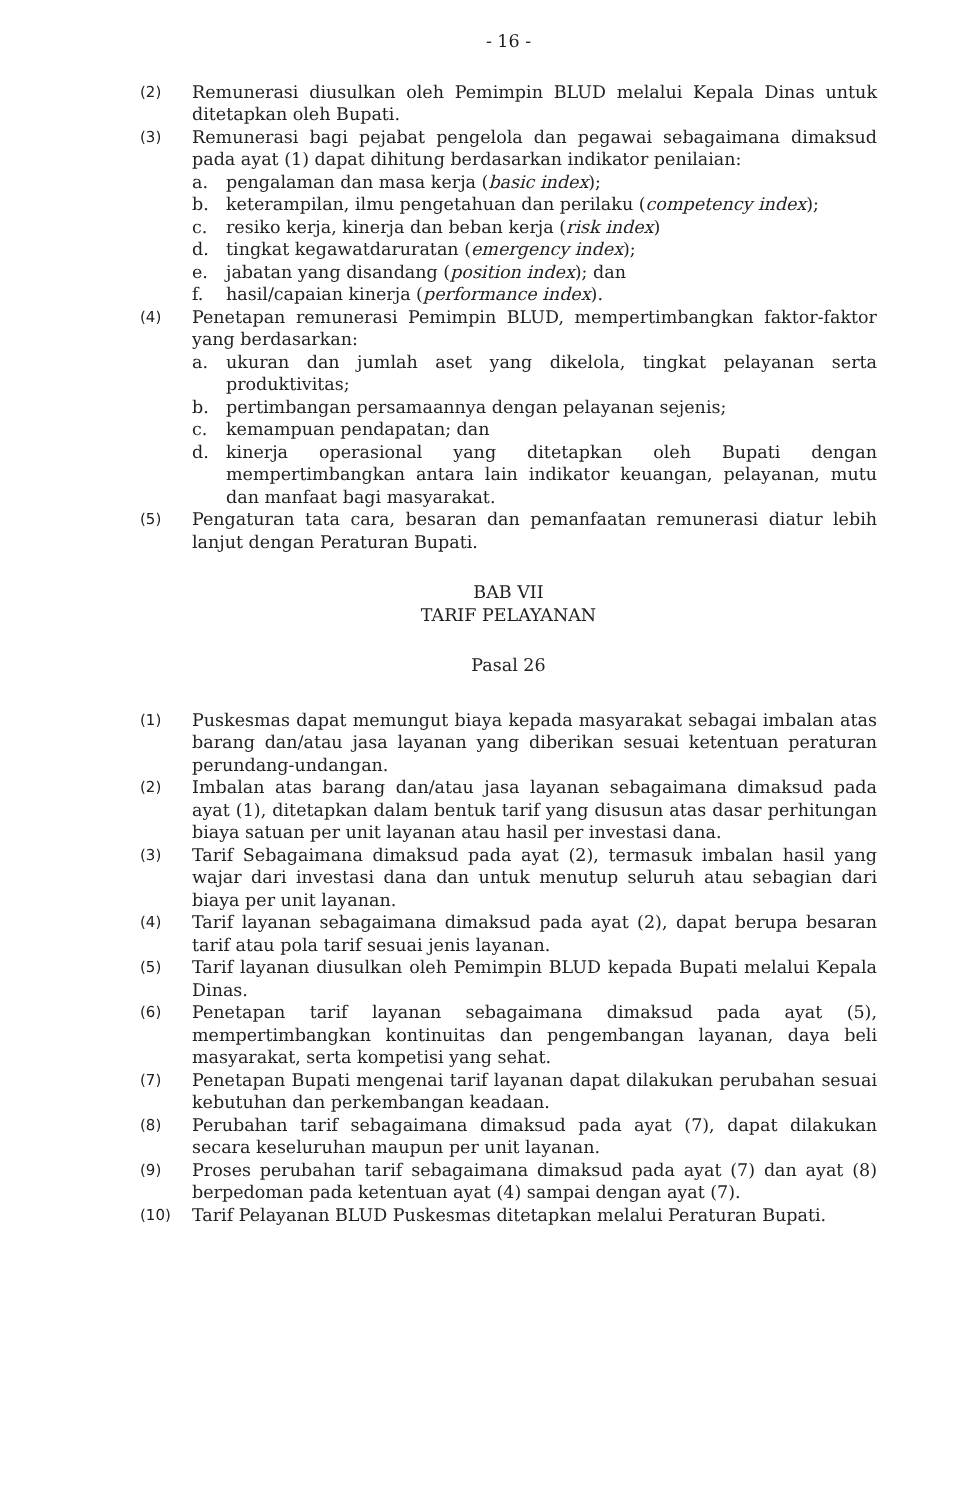- 16 -
(2)
Remunerasi diusulkan oleh Pemimpin BLUD melalui Kepala Dinas untuk ditetapkan oleh Bupati.
(3)
Remunerasi bagi pejabat pengelola dan pegawai sebagaimana dimaksud pada ayat (1) dapat dihitung berdasarkan indikator penilaian:
a. pengalaman dan masa kerja (basic index);
b. keterampilan, ilmu pengetahuan dan perilaku (competency index);
c. resiko kerja, kinerja dan beban kerja (risk index)
d. tingkat kegawatdaruratan (emergency index);
e. jabatan yang disandang (position index); dan
f. hasil/capaian kinerja (performance index).
(4)
Penetapan remunerasi Pemimpin BLUD, mempertimbangkan faktor-faktor yang berdasarkan:
a. ukuran dan jumlah aset yang dikelola, tingkat pelayanan serta produktivitas;
b. pertimbangan persamaannya dengan pelayanan sejenis;
c. kemampuan pendapatan; dan
d. kinerja operasional yang ditetapkan oleh Bupati dengan mempertimbangkan antara lain indikator keuangan, pelayanan, mutu dan manfaat bagi masyarakat.
(5)
Pengaturan tata cara, besaran dan pemanfaatan remunerasi diatur lebih lanjut dengan Peraturan Bupati.
BAB VII
TARIF PELAYANAN
Pasal 26
(1)
Puskesmas dapat memungut biaya kepada masyarakat sebagai imbalan atas barang dan/atau jasa layanan yang diberikan sesuai ketentuan peraturan perundang-undangan.
(2)
Imbalan atas barang dan/atau jasa layanan sebagaimana dimaksud pada ayat (1), ditetapkan dalam bentuk tarif yang disusun atas dasar perhitungan biaya satuan per unit layanan atau hasil per investasi dana.
(3)
Tarif Sebagaimana dimaksud pada ayat (2), termasuk imbalan hasil yang wajar dari investasi dana dan untuk menutup seluruh atau sebagian dari biaya per unit layanan.
(4)
Tarif layanan sebagaimana dimaksud pada ayat (2), dapat berupa besaran tarif atau pola tarif sesuai jenis layanan.
(5)
Tarif layanan diusulkan oleh Pemimpin BLUD kepada Bupati melalui Kepala Dinas.
(6)
Penetapan tarif layanan sebagaimana dimaksud pada ayat (5), mempertimbangkan kontinuitas dan pengembangan layanan, daya beli masyarakat, serta kompetisi yang sehat.
(7)
Penetapan Bupati mengenai tarif layanan dapat dilakukan perubahan sesuai kebutuhan dan perkembangan keadaan.
(8)
Perubahan tarif sebagaimana dimaksud pada ayat (7), dapat dilakukan secara keseluruhan maupun per unit layanan.
(9)
Proses perubahan tarif sebagaimana dimaksud pada ayat (7) dan ayat (8) berpedoman pada ketentuan ayat (4) sampai dengan ayat (7).
(10)
Tarif Pelayanan BLUD Puskesmas ditetapkan melalui Peraturan Bupati.